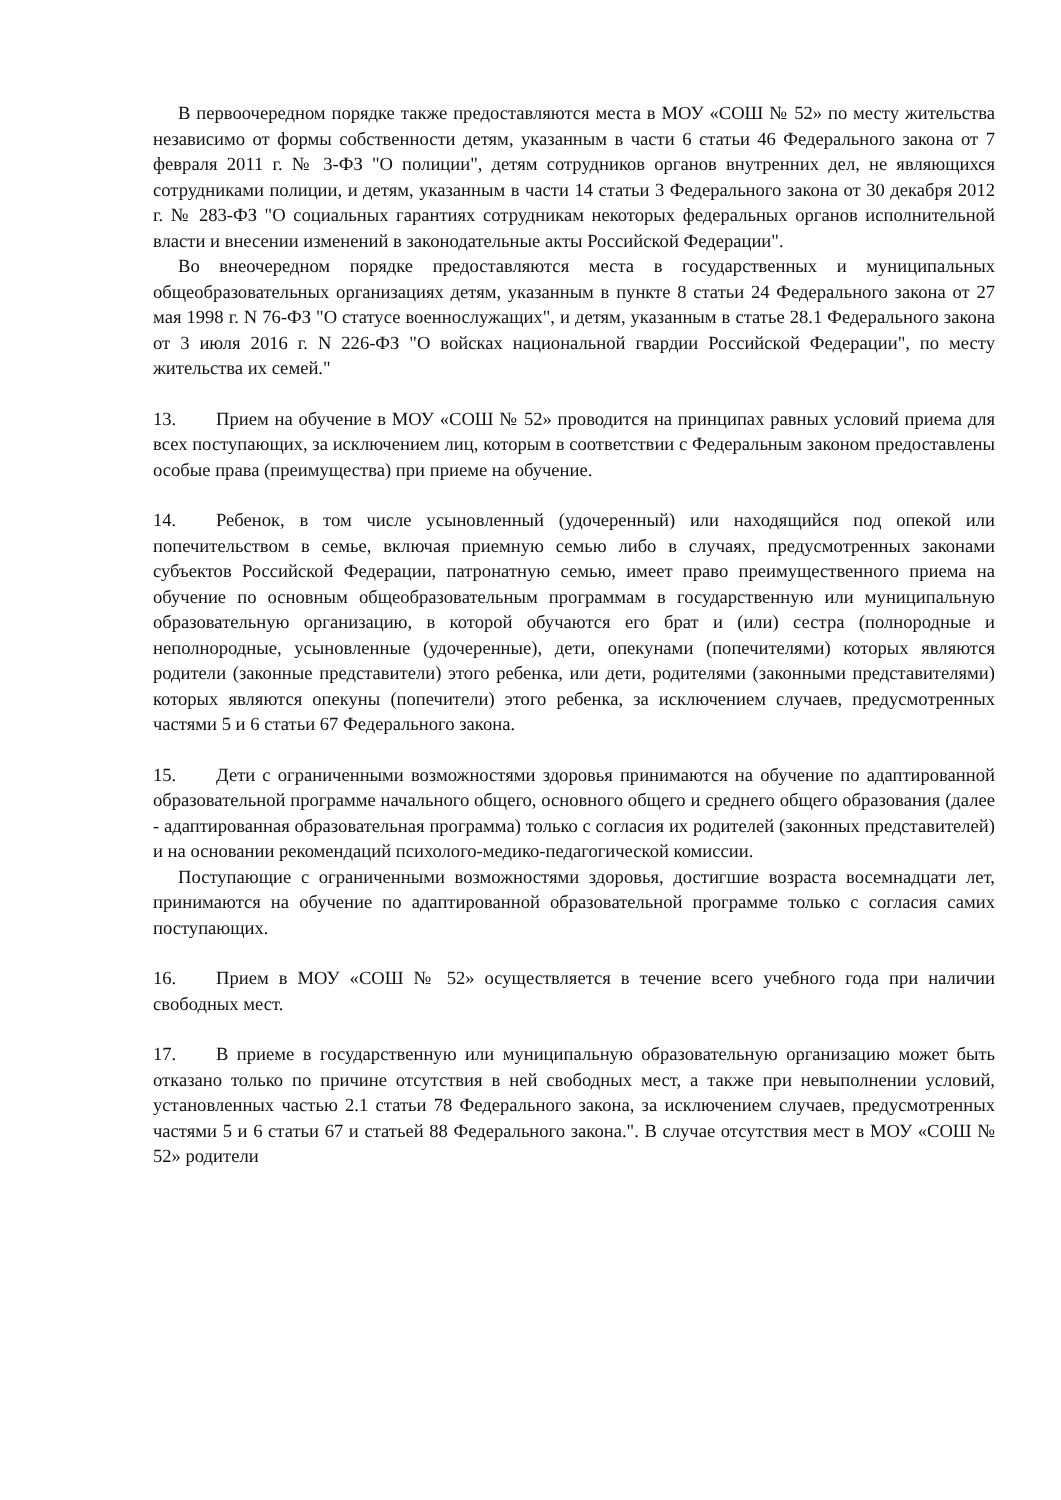В первоочередном порядке также предоставляются места в МОУ «СОШ № 52» по месту жительства независимо от формы собственности детям, указанным в части 6 статьи 46 Федерального закона от 7 февраля 2011 г. № 3-ФЗ "О полиции", детям сотрудников органов внутренних дел, не являющихся сотрудниками полиции, и детям, указанным в части 14 статьи 3 Федерального закона от 30 декабря 2012 г. № 283-ФЗ "О социальных гарантиях сотрудникам некоторых федеральных органов исполнительной власти и внесении изменений в законодательные акты Российской Федерации".
Во внеочередном порядке предоставляются места в государственных и муниципальных общеобразовательных организациях детям, указанным в пункте 8 статьи 24 Федерального закона от 27 мая 1998 г. N 76-ФЗ "О статусе военнослужащих", и детям, указанным в статье 28.1 Федерального закона от 3 июля 2016 г. N 226-ФЗ "О войсках национальной гвардии Российской Федерации", по месту жительства их семей."
13. Прием на обучение в МОУ «СОШ № 52» проводится на принципах равных условий приема для всех поступающих, за исключением лиц, которым в соответствии с Федеральным законом предоставлены особые права (преимущества) при приеме на обучение.
14. Ребенок, в том числе усыновленный (удочеренный) или находящийся под опекой или попечительством в семье, включая приемную семью либо в случаях, предусмотренных законами субъектов Российской Федерации, патронатную семью, имеет право преимущественного приема на обучение по основным общеобразовательным программам в государственную или муниципальную образовательную организацию, в которой обучаются его брат и (или) сестра (полнородные и неполнородные, усыновленные (удочеренные), дети, опекунами (попечителями) которых являются родители (законные представители) этого ребенка, или дети, родителями (законными представителями) которых являются опекуны (попечители) этого ребенка, за исключением случаев, предусмотренных частями 5 и 6 статьи 67 Федерального закона.
15. Дети с ограниченными возможностями здоровья принимаются на обучение по адаптированной образовательной программе начального общего, основного общего и среднего общего образования (далее - адаптированная образовательная программа) только с согласия их родителей (законных представителей) и на основании рекомендаций психолого-медико-педагогической комиссии.
Поступающие с ограниченными возможностями здоровья, достигшие возраста восемнадцати лет, принимаются на обучение по адаптированной образовательной программе только с согласия самих поступающих.
16. Прием в МОУ «СОШ № 52» осуществляется в течение всего учебного года при наличии свободных мест.
17. В приеме в государственную или муниципальную образовательную организацию может быть отказано только по причине отсутствия в ней свободных мест, а также при невыполнении условий, установленных частью 2.1 статьи 78 Федерального закона, за исключением случаев, предусмотренных частями 5 и 6 статьи 67 и статьей 88 Федерального закона.". В случае отсутствия мест в МОУ «СОШ № 52» родители